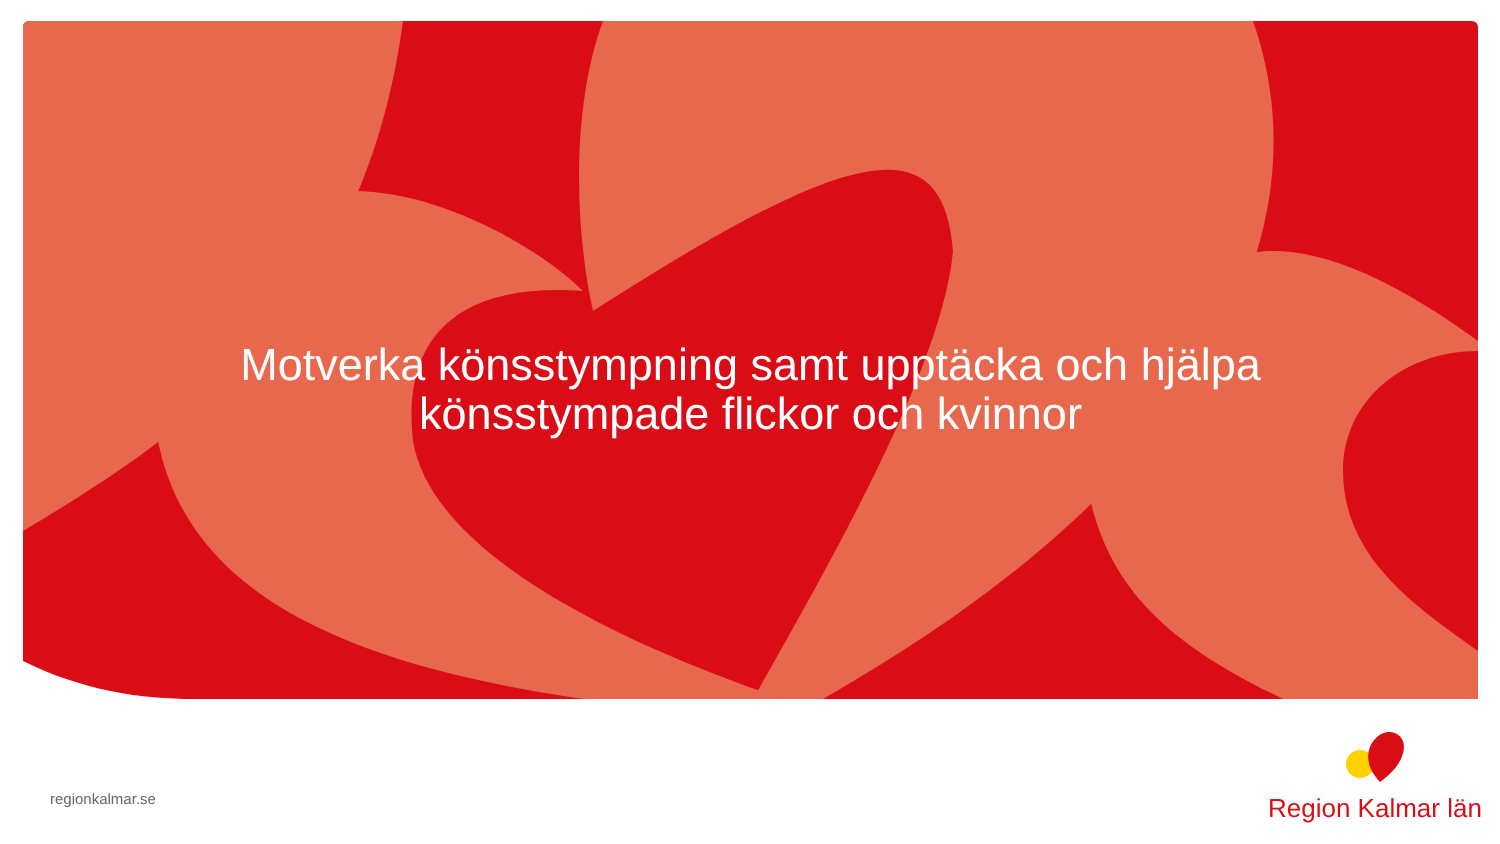Motverka könsstympning samt upptäcka och hjälpa
könsstympade flickor och kvinnor
regionkalmar.se
Region Kalmar län